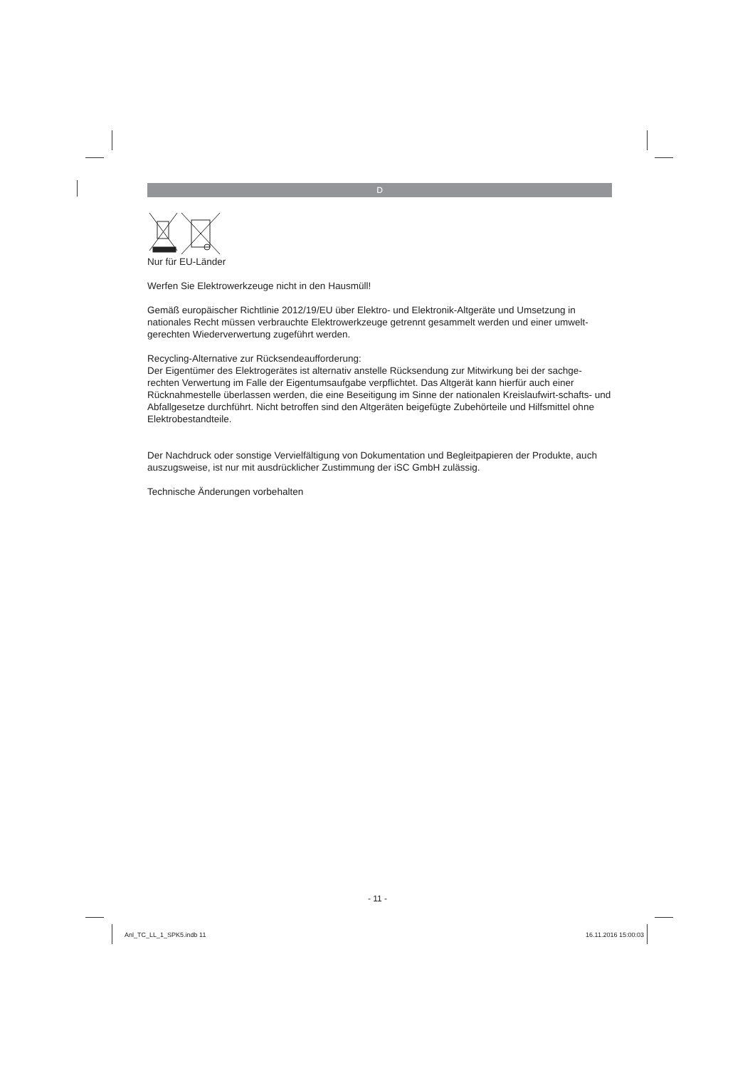D
Nur für EU-Länder
Werfen Sie Elektrowerkzeuge nicht in den Hausmüll!
Gemäß europäischer Richtlinie 2012/19/EU über Elektro- und Elektronik-Altgeräte und Umsetzung in nationales Recht müssen verbrauchte Elektrowerkzeuge getrennt gesammelt werden und einer umwelt-gerechten Wiederverwertung zugeführt werden.
Recycling-Alternative zur Rücksendeaufforderung:
Der Eigentümer des Elektrogerätes ist alternativ anstelle Rücksendung zur Mitwirkung bei der sachge-rechten Verwertung im Falle der Eigentumsaufgabe verpflichtet. Das Altgerät kann hierfür auch einer Rücknahmestelle überlassen werden, die eine Beseitigung im Sinne der nationalen Kreislaufwirt-schafts- und Abfallgesetze durchführt. Nicht betroffen sind den Altgeräten beigefügte Zubehörteile und Hilfsmittel ohne Elektrobestandteile.
Der Nachdruck oder sonstige Vervielfältigung von Dokumentation und Begleitpapieren der Produkte, auch auszugsweise, ist nur mit ausdrücklicher Zustimmung der iSC GmbH zulässig.
Technische Änderungen vorbehalten
- 11 -
Anl_TC_LL_1_SPK5.indb 11 16.11.2016 15:00:03